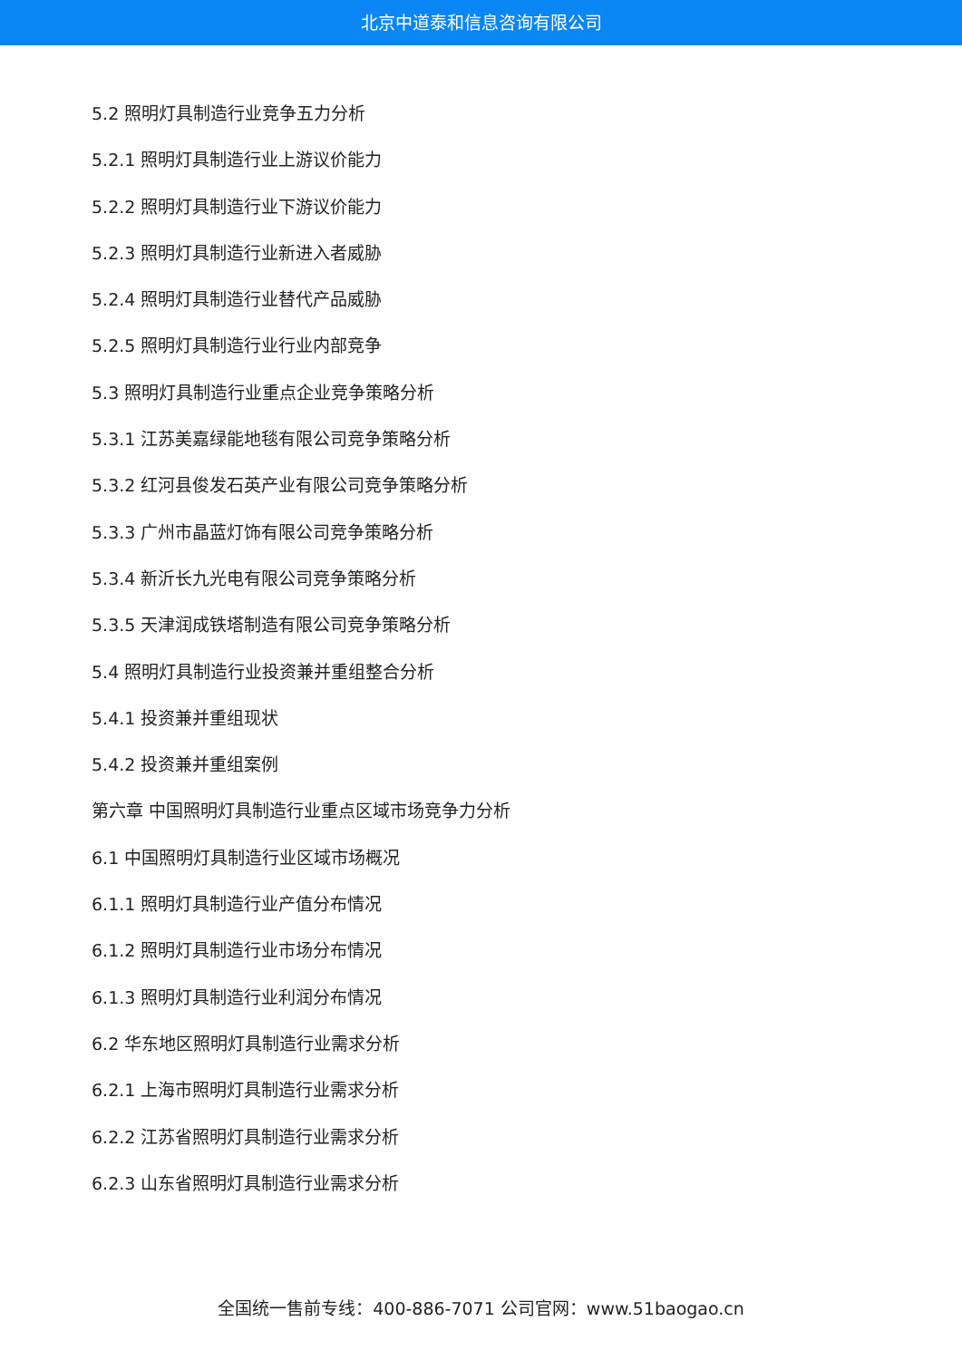北京中道泰和信息咨询有限公司
5.2 照明灯具制造行业竞争五力分析
5.2.1 照明灯具制造行业上游议价能力
5.2.2 照明灯具制造行业下游议价能力
5.2.3 照明灯具制造行业新进入者威胁
5.2.4 照明灯具制造行业替代产品威胁
5.2.5 照明灯具制造行业行业内部竞争
5.3 照明灯具制造行业重点企业竞争策略分析
5.3.1 江苏美嘉绿能地毯有限公司竞争策略分析
5.3.2 红河县俊发石英产业有限公司竞争策略分析
5.3.3 广州市晶蓝灯饰有限公司竞争策略分析
5.3.4 新沂长九光电有限公司竞争策略分析
5.3.5 天津润成铁塔制造有限公司竞争策略分析
5.4 照明灯具制造行业投资兼并重组整合分析
5.4.1 投资兼并重组现状
5.4.2 投资兼并重组案例
第六章 中国照明灯具制造行业重点区域市场竞争力分析
6.1 中国照明灯具制造行业区域市场概况
6.1.1 照明灯具制造行业产值分布情况
6.1.2 照明灯具制造行业市场分布情况
6.1.3 照明灯具制造行业利润分布情况
6.2 华东地区照明灯具制造行业需求分析
6.2.1 上海市照明灯具制造行业需求分析
6.2.2 江苏省照明灯具制造行业需求分析
6.2.3 山东省照明灯具制造行业需求分析
全国统一售前专线：400-886-7071 公司官网：www.51baogao.cn